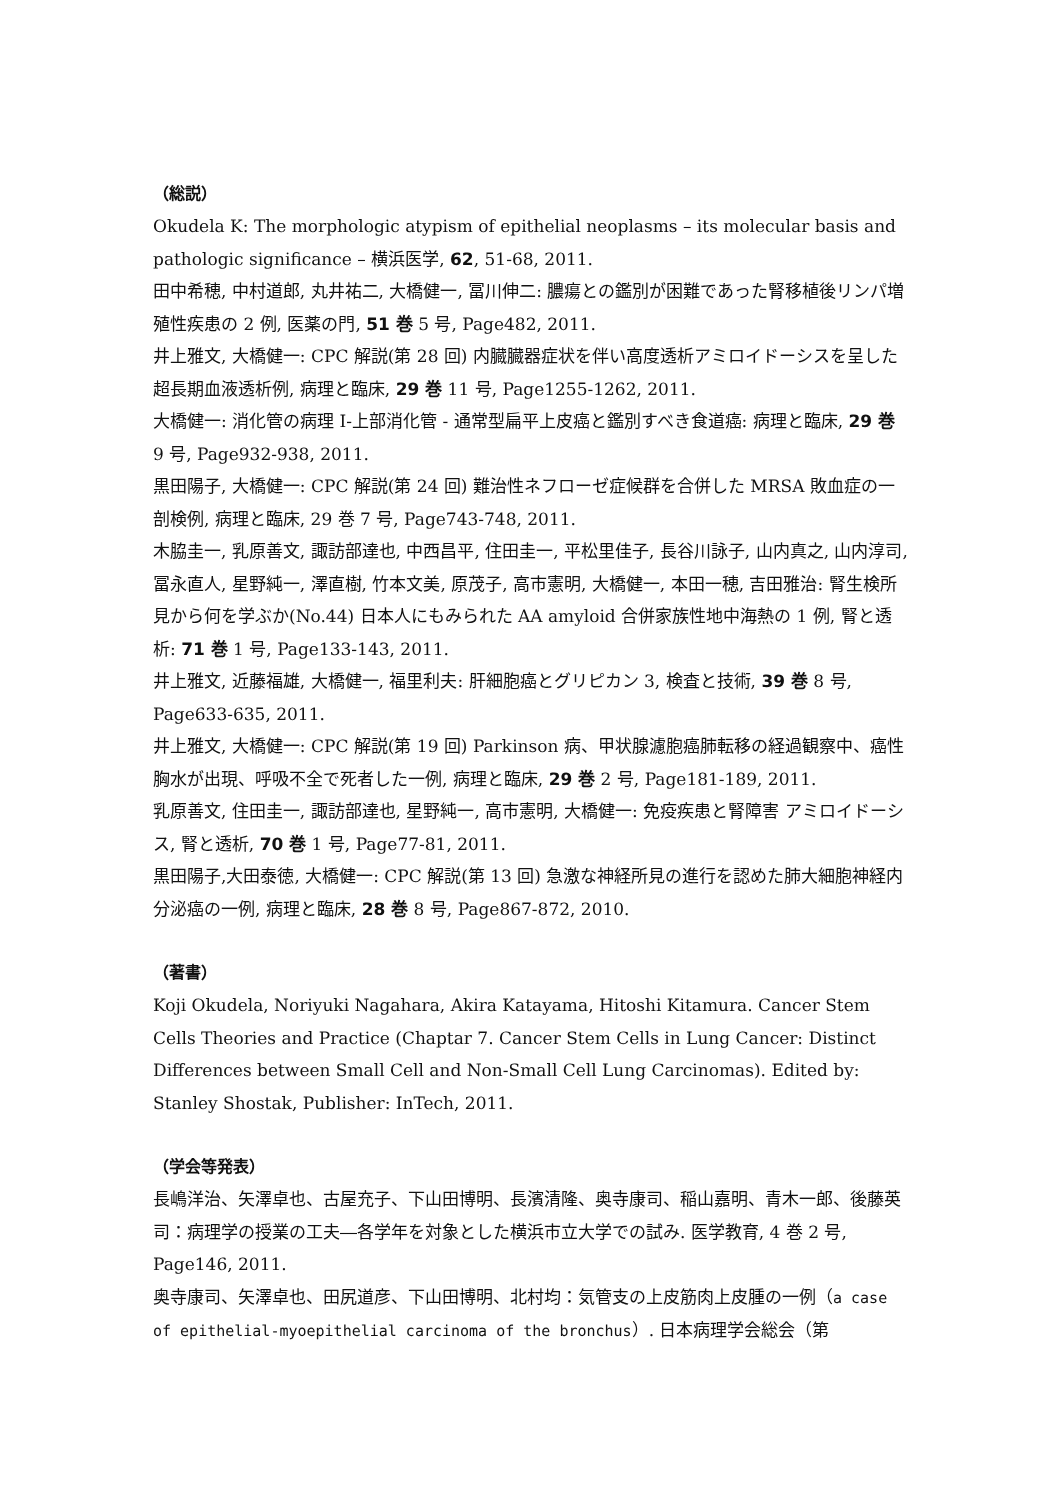（総説）
Okudela K: The morphologic atypism of epithelial neoplasms – its molecular basis and pathologic significance – 横浜医学, 62, 51-68, 2011.
田中希穂, 中村道郎, 丸井祐二, 大橋健一, 冨川伸二: 膿瘍との鑑別が困難であった腎移植後リンパ増殖性疾患の 2 例, 医薬の門, 51 巻 5 号, Page482, 2011.
井上雅文, 大橋健一: CPC 解説(第 28 回) 内臓臓器症状を伴い高度透析アミロイドーシスを呈した超長期血液透析例, 病理と臨床, 29 巻 11 号, Page1255-1262, 2011.
大橋健一: 消化管の病理 I-上部消化管 - 通常型扁平上皮癌と鑑別すべき食道癌: 病理と臨床, 29 巻 9 号, Page932-938, 2011.
黒田陽子, 大橋健一: CPC 解説(第 24 回) 難治性ネフローゼ症候群を合併した MRSA 敗血症の一剖検例, 病理と臨床, 29 巻 7 号, Page743-748, 2011.
木脇圭一, 乳原善文, 諏訪部達也, 中西昌平, 住田圭一, 平松里佳子, 長谷川詠子, 山内真之, 山内淳司, 冨永直人, 星野純一, 澤直樹, 竹本文美, 原茂子, 高市憲明, 大橋健一, 本田一穂, 吉田雅治: 腎生検所見から何を学ぶか(No.44) 日本人にもみられた AA amyloid 合併家族性地中海熱の 1 例, 腎と透析: 71 巻 1 号, Page133-143, 2011.
井上雅文, 近藤福雄, 大橋健一, 福里利夫: 肝細胞癌とグリピカン 3, 検査と技術, 39 巻 8 号, Page633-635, 2011.
井上雅文, 大橋健一: CPC 解説(第 19 回) Parkinson 病、甲状腺濾胞癌肺転移の経過観察中、癌性胸水が出現、呼吸不全で死者した一例, 病理と臨床, 29 巻 2 号, Page181-189, 2011.
乳原善文, 住田圭一, 諏訪部達也, 星野純一, 高市憲明, 大橋健一: 免疫疾患と腎障害 アミロイドーシス, 腎と透析, 70 巻 1 号, Page77-81, 2011.
黒田陽子,大田泰徳, 大橋健一: CPC 解説(第 13 回) 急激な神経所見の進行を認めた肺大細胞神経内分泌癌の一例, 病理と臨床, 28 巻 8 号, Page867-872, 2010.
（著書）
Koji Okudela, Noriyuki Nagahara, Akira Katayama, Hitoshi Kitamura. Cancer Stem Cells Theories and Practice (Chaptar 7. Cancer Stem Cells in Lung Cancer: Distinct Differences between Small Cell and Non-Small Cell Lung Carcinomas). Edited by: Stanley Shostak, Publisher: InTech, 2011.
（学会等発表）
長嶋洋治、矢澤卓也、古屋充子、下山田博明、長濱清隆、奥寺康司、稲山嘉明、青木一郎、後藤英司：病理学の授業の工夫―各学年を対象とした横浜市立大学での試み. 医学教育, 4 巻 2 号, Page146, 2011.
奥寺康司、矢澤卓也、田尻道彦、下山田博明、北村均：気管支の上皮筋肉上皮腫の一例（a case of epithelial-myoepithelial carcinoma of the bronchus）. 日本病理学会総会（第